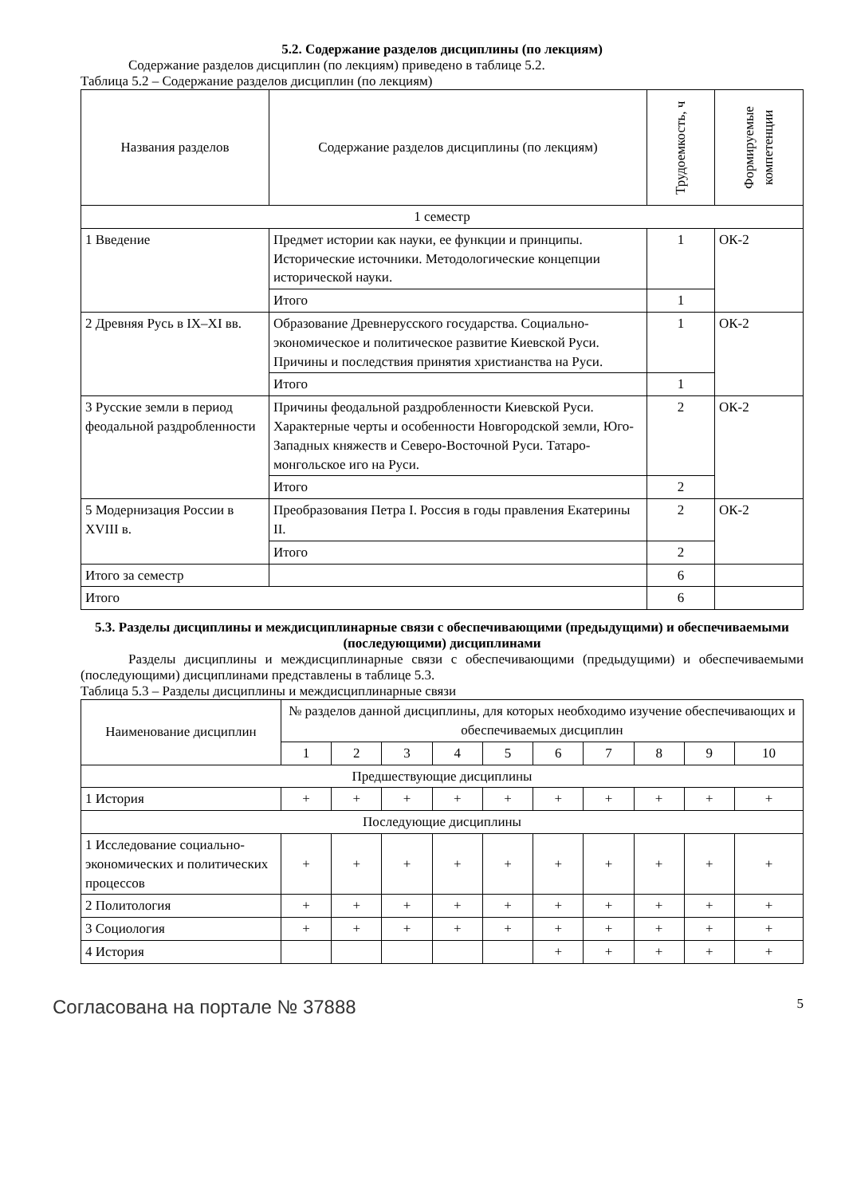5.2. Содержание разделов дисциплины (по лекциям)
Содержание разделов дисциплин (по лекциям) приведено в таблице 5.2.
Таблица 5.2 – Содержание разделов дисциплин (по лекциям)
| Названия разделов | Содержание разделов дисциплины (по лекциям) | Трудоемкость, ч | Формируемые компетенции |
| --- | --- | --- | --- |
| 1 семестр | | | |
| 1 Введение | Предмет истории как науки, ее функции и принципы. Исторические источники. Методологические концепции исторической науки. | 1 | ОК-2 |
| | Итого | 1 | |
| 2 Древняя Русь в IX–XI вв. | Образование Древнерусского государства. Социально-экономическое и политическое развитие Киевской Руси. Причины и последствия принятия христианства на Руси. | 1 | ОК-2 |
| | Итого | 1 | |
| 3 Русские земли в период феодальной раздробленности | Причины феодальной раздробленности Киевской Руси. Характерные черты и особенности Новгородской земли, Юго-Западных княжеств и Северо-Восточной Руси. Татаро-монгольское иго на Руси. | 2 | ОК-2 |
| | Итого | 2 | |
| 5 Модернизация России в XVIII в. | Преобразования Петра I. Россия в годы правления Екатерины II. | 2 | ОК-2 |
| | Итого | 2 | |
| Итого за семестр | | 6 | |
| Итого | | 6 | |
5.3. Разделы дисциплины и междисциплинарные связи с обеспечивающими (предыдущими) и обеспечиваемыми (последующими) дисциплинами
Разделы дисциплины и междисциплинарные связи с обеспечивающими (предыдущими) и обеспечиваемыми (последующими) дисциплинами представлены в таблице 5.3.
Таблица 5.3 – Разделы дисциплины и междисциплинарные связи
| Наименование дисциплин | № разделов данной дисциплины, для которых необходимо изучение обеспечивающих и обеспечиваемых дисциплин | | | | | | | | | |
| --- | --- | --- | --- | --- | --- | --- | --- | --- | --- | --- |
| | 1 | 2 | 3 | 4 | 5 | 6 | 7 | 8 | 9 | 10 |
| Предшествующие дисциплины | | | | | | | | | | |
| 1 История | + | + | + | + | + | + | + | + | + | + |
| Последующие дисциплины | | | | | | | | | | |
| 1 Исследование социально-экономических и политических процессов | + | + | + | + | + | + | + | + | + | + |
| 2 Политология | + | + | + | + | + | + | + | + | + | + |
| 3 Социология | + | + | + | + | + | + | + | + | + | + |
| 4 История | | | | | | + | + | + | + | + |
Согласована на портале № 37888 5